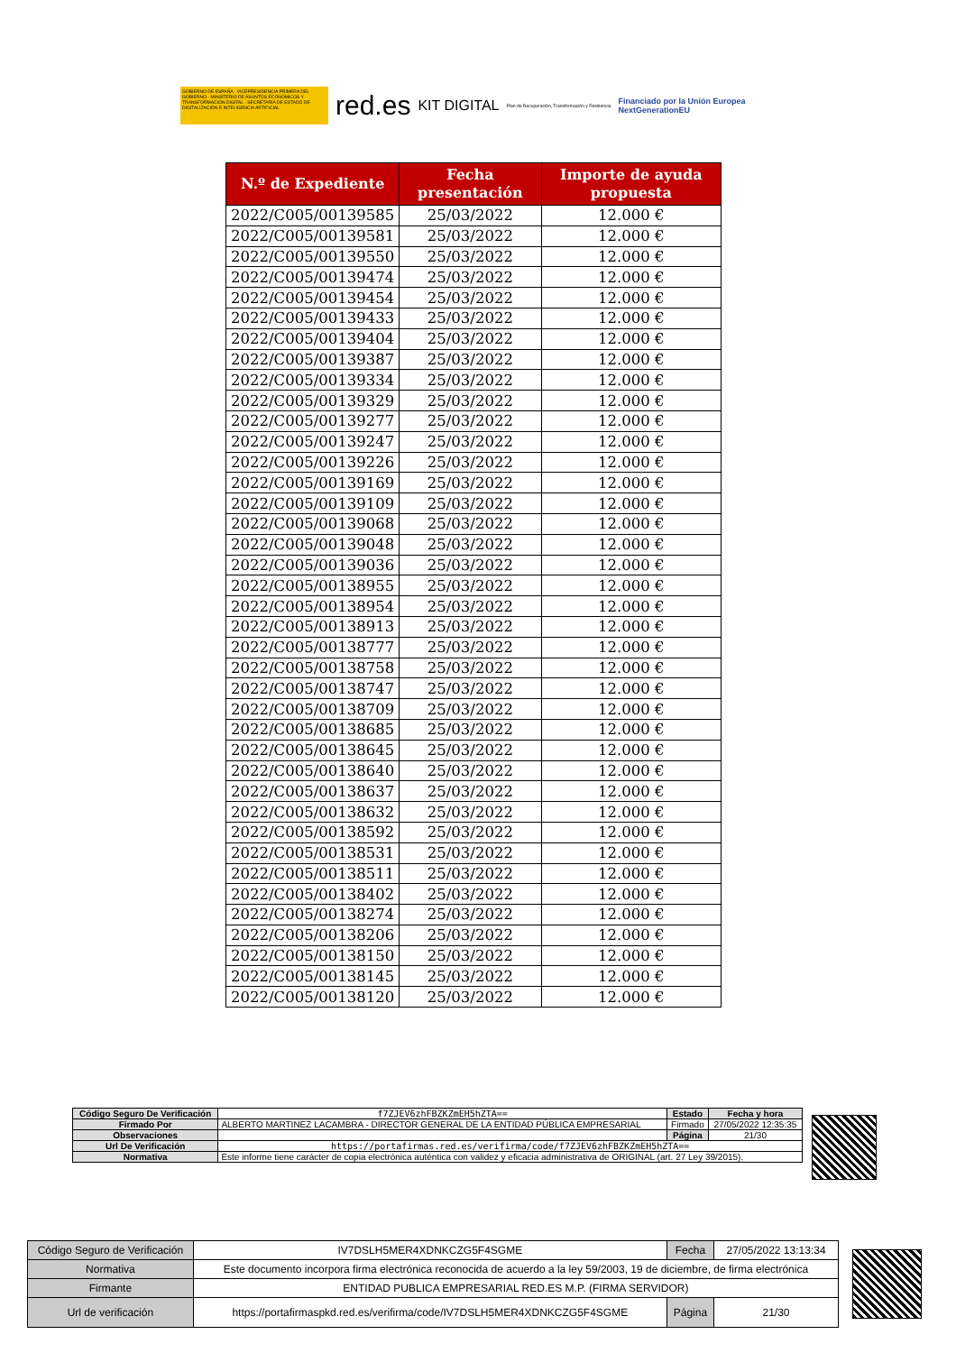GOBIERNO DE ESPAÑA · VICEPRESIDENCIA PRIMERA DEL GOBIERNO · MINISTERIO DE ASUNTOS ECONÓMICOS Y TRANSFORMACIÓN DIGITAL · SECRETARÍA DE ESTADO DE DIGITALIZACIÓN E INTELIGENCIA ARTIFICIAL
red.es KIT DIGITAL Plan de Recuperación, Transformación y Resiliencia Financiado por la Unión Europea
NextGenerationEU
| N.º de Expediente | Fecha presentación | Importe de ayuda propuesta |
| --- | --- | --- |
| 2022/C005/00139585 | 25/03/2022 | 12.000 € |
| 2022/C005/00139581 | 25/03/2022 | 12.000 € |
| 2022/C005/00139550 | 25/03/2022 | 12.000 € |
| 2022/C005/00139474 | 25/03/2022 | 12.000 € |
| 2022/C005/00139454 | 25/03/2022 | 12.000 € |
| 2022/C005/00139433 | 25/03/2022 | 12.000 € |
| 2022/C005/00139404 | 25/03/2022 | 12.000 € |
| 2022/C005/00139387 | 25/03/2022 | 12.000 € |
| 2022/C005/00139334 | 25/03/2022 | 12.000 € |
| 2022/C005/00139329 | 25/03/2022 | 12.000 € |
| 2022/C005/00139277 | 25/03/2022 | 12.000 € |
| 2022/C005/00139247 | 25/03/2022 | 12.000 € |
| 2022/C005/00139226 | 25/03/2022 | 12.000 € |
| 2022/C005/00139169 | 25/03/2022 | 12.000 € |
| 2022/C005/00139109 | 25/03/2022 | 12.000 € |
| 2022/C005/00139068 | 25/03/2022 | 12.000 € |
| 2022/C005/00139048 | 25/03/2022 | 12.000 € |
| 2022/C005/00139036 | 25/03/2022 | 12.000 € |
| 2022/C005/00138955 | 25/03/2022 | 12.000 € |
| 2022/C005/00138954 | 25/03/2022 | 12.000 € |
| 2022/C005/00138913 | 25/03/2022 | 12.000 € |
| 2022/C005/00138777 | 25/03/2022 | 12.000 € |
| 2022/C005/00138758 | 25/03/2022 | 12.000 € |
| 2022/C005/00138747 | 25/03/2022 | 12.000 € |
| 2022/C005/00138709 | 25/03/2022 | 12.000 € |
| 2022/C005/00138685 | 25/03/2022 | 12.000 € |
| 2022/C005/00138645 | 25/03/2022 | 12.000 € |
| 2022/C005/00138640 | 25/03/2022 | 12.000 € |
| 2022/C005/00138637 | 25/03/2022 | 12.000 € |
| 2022/C005/00138632 | 25/03/2022 | 12.000 € |
| 2022/C005/00138592 | 25/03/2022 | 12.000 € |
| 2022/C005/00138531 | 25/03/2022 | 12.000 € |
| 2022/C005/00138511 | 25/03/2022 | 12.000 € |
| 2022/C005/00138402 | 25/03/2022 | 12.000 € |
| 2022/C005/00138274 | 25/03/2022 | 12.000 € |
| 2022/C005/00138206 | 25/03/2022 | 12.000 € |
| 2022/C005/00138150 | 25/03/2022 | 12.000 € |
| 2022/C005/00138145 | 25/03/2022 | 12.000 € |
| 2022/C005/00138120 | 25/03/2022 | 12.000 € |
| Código Seguro De Verificación | f7ZJEV6zhFBZKZmEH5hZTA== | Estado | Fecha y hora |
| Firmado Por | ALBERTO MARTINEZ LACAMBRA - DIRECTOR GENERAL DE LA ENTIDAD PÚBLICA EMPRESARIAL | Firmado | 27/05/2022 12:35:35 |
| Observaciones | | Página | 21/30 |
| Url De Verificación | https://portafirmas.red.es/verifirma/code/f7ZJEV6zhFBZKZmEH5hZTA== | | |
| Normativa | Este informe tiene carácter de copia electrónica auténtica con validez y eficacia administrativa de ORIGINAL (art. 27 Ley 39/2015). | | |
| Código Seguro de Verificación | IV7DSLH5MER4XDNKCZG5F4SGME | Fecha | 27/05/2022 13:13:34 |
| Normativa | Este documento incorpora firma electrónica reconocida de acuerdo a la ley 59/2003, 19 de diciembre, de firma electrónica | | |
| Firmante | ENTIDAD PUBLICA EMPRESARIAL RED.ES M.P. (FIRMA SERVIDOR) | | |
| Url de verificación | https://portafirmaspkd.red.es/verifirma/code/IV7DSLH5MER4XDNKCZG5F4SGME | Página | 21/30 |